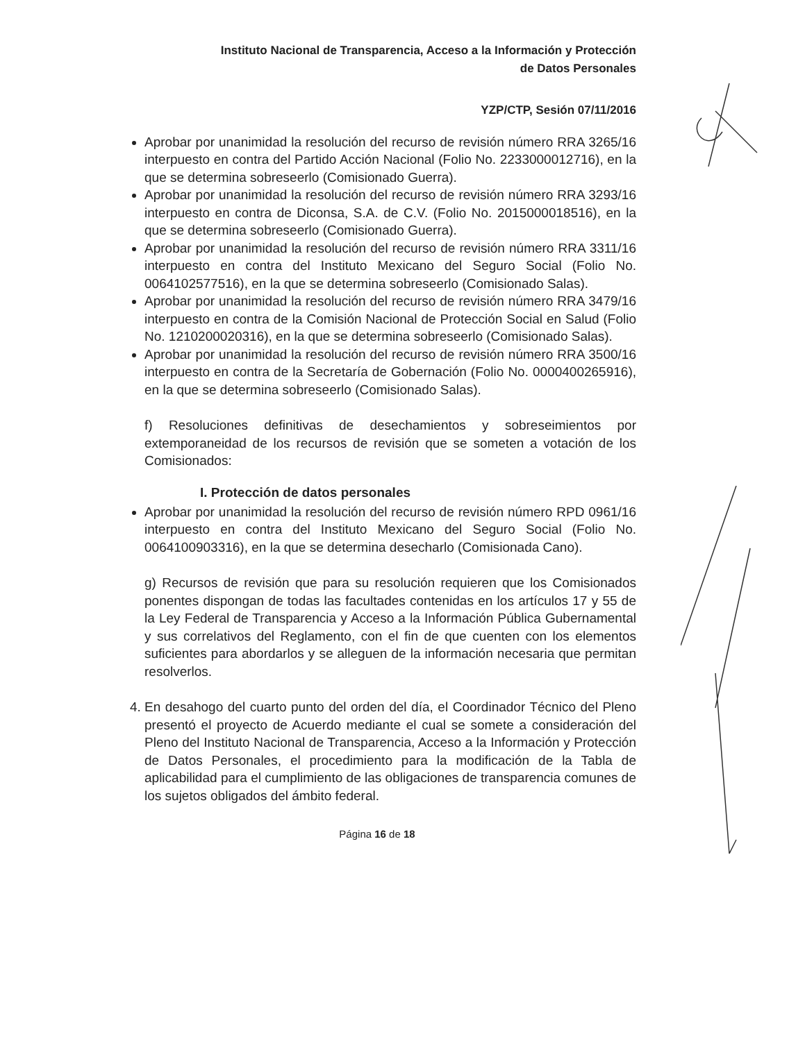Instituto Nacional de Transparencia, Acceso a la Información y Protección
de Datos Personales
YZP/CTP, Sesión 07/11/2016
Aprobar por unanimidad la resolución del recurso de revisión número RRA 3265/16 interpuesto en contra del Partido Acción Nacional (Folio No. 2233000012716), en la que se determina sobreseerlo (Comisionado Guerra).
Aprobar por unanimidad la resolución del recurso de revisión número RRA 3293/16 interpuesto en contra de Diconsa, S.A. de C.V. (Folio No. 2015000018516), en la que se determina sobreseerlo (Comisionado Guerra).
Aprobar por unanimidad la resolución del recurso de revisión número RRA 3311/16 interpuesto en contra del Instituto Mexicano del Seguro Social (Folio No. 0064102577516), en la que se determina sobreseerlo (Comisionado Salas).
Aprobar por unanimidad la resolución del recurso de revisión número RRA 3479/16 interpuesto en contra de la Comisión Nacional de Protección Social en Salud (Folio No. 1210200020316), en la que se determina sobreseerlo (Comisionado Salas).
Aprobar por unanimidad la resolución del recurso de revisión número RRA 3500/16 interpuesto en contra de la Secretaría de Gobernación (Folio No. 0000400265916), en la que se determina sobreseerlo (Comisionado Salas).
f) Resoluciones definitivas de desechamientos y sobreseimientos por extemporaneidad de los recursos de revisión que se someten a votación de los Comisionados:
I. Protección de datos personales
Aprobar por unanimidad la resolución del recurso de revisión número RPD 0961/16 interpuesto en contra del Instituto Mexicano del Seguro Social (Folio No. 0064100903316), en la que se determina desecharlo (Comisionada Cano).
g) Recursos de revisión que para su resolución requieren que los Comisionados ponentes dispongan de todas las facultades contenidas en los artículos 17 y 55 de la Ley Federal de Transparencia y Acceso a la Información Pública Gubernamental y sus correlativos del Reglamento, con el fin de que cuenten con los elementos suficientes para abordarlos y se alleguen de la información necesaria que permitan resolverlos.
4. En desahogo del cuarto punto del orden del día, el Coordinador Técnico del Pleno presentó el proyecto de Acuerdo mediante el cual se somete a consideración del Pleno del Instituto Nacional de Transparencia, Acceso a la Información y Protección de Datos Personales, el procedimiento para la modificación de la Tabla de aplicabilidad para el cumplimiento de las obligaciones de transparencia comunes de los sujetos obligados del ámbito federal.
Página 16 de 18